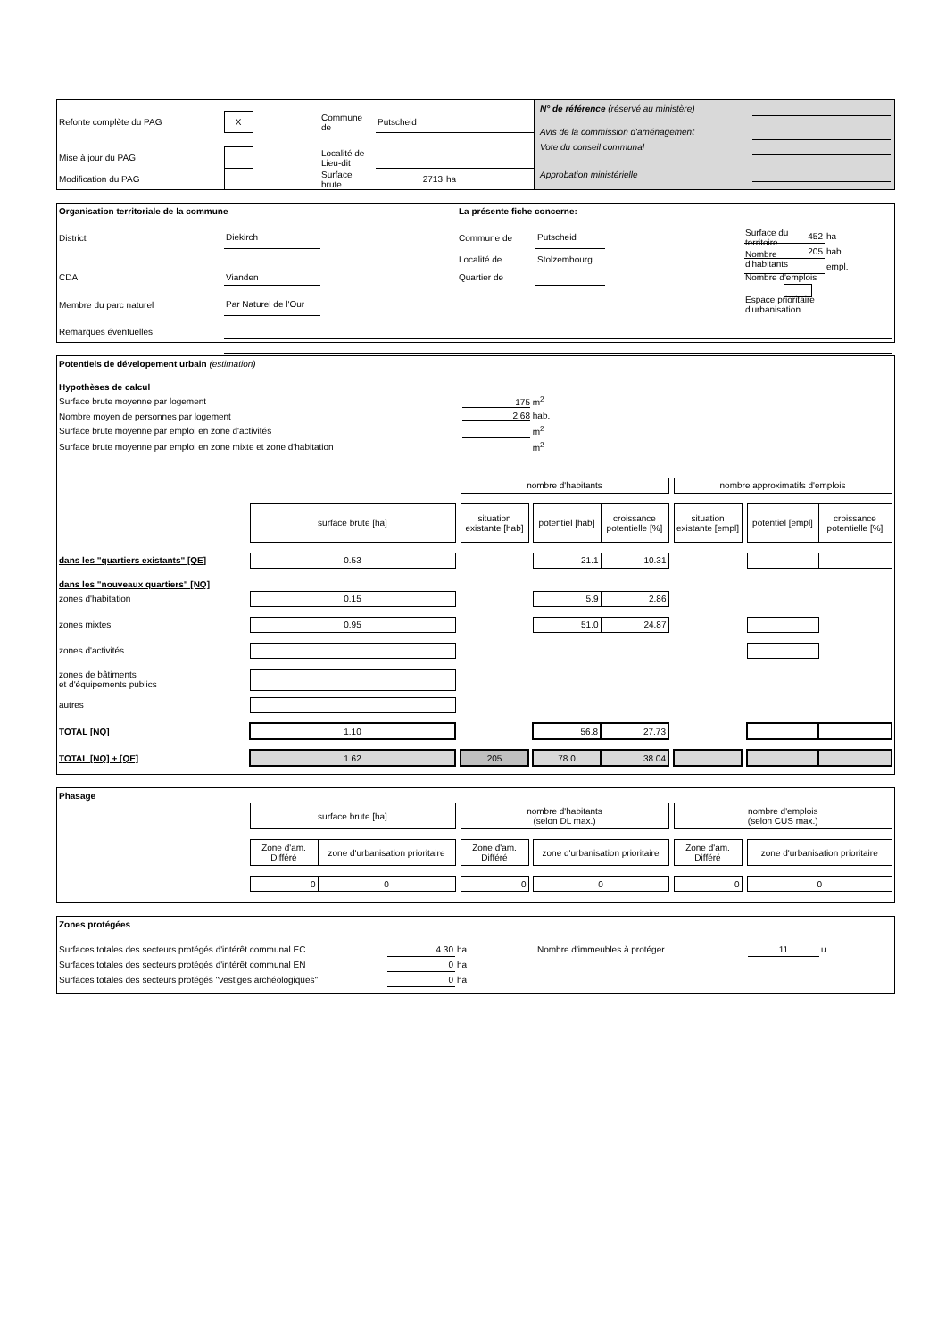| Refonte complète du PAG | X | | Commune de | Putscheid | | |
| Mise à jour du PAG | | | Localité de Lieu-dit | | | |
| Modification du PAG | | | Surface brute | 2713 | ha | |
| N° de référence (réservé au ministère) | |
| Avis de la commission d'aménagement | |
| Vote du conseil communal | |
| Approbation ministérielle | |
| Organisation territoriale de la commune | | | | La présente fiche concerne: | | | | |
| District | Diekirch | | | Commune de | Putscheid | | Surface du territoire | |
| | | | | Localité de | Stolzembourg | | Nombre d'habitants | |
| CDA | Vianden | | | Quartier de | | | Nombre d'emplois | |
| Membre du parc naturel | Par Naturel de l'Our | | | | | | Espace prioritaire d'urbanisation | |
| Remarques éventuelles | | | | | | | | |
| 452 | ha |
| 205 | hab. |
| | empl. |
| Potentiels de dévelopement urbain (estimation) | | | | | | | | | | | | |
| Hypothèses de calcul | | | | | | | | | | | | |
| Surface brute moyenne par logement | | | 175 m<sup>2</sup> | | | | | | | | | |
| Nombre moyen de personnes par logement | | | 2.68 hab. | | | | | | | | | |
| Surface brute moyenne par emploi en zone d'activités | | | m<sup>2</sup> | | | | | | | | | |
| Surface brute moyenne par emploi en zone mixte et zone d'habitation | | | m<sup>2</sup> | | | | | | | | | |
| | | | nombre d'habitants | | | | | nombre approximatifs d'emplois | | | | |
| | surface brute [ha] | | situation existante [hab] | | potentiel [hab] | croissance potentielle [%] | | situation existante [empl] | | potentiel [empl] | croissance potentielle [%] | |
| dans les "quartiers existants" [QE] | 0.53 | | | | 21.1 | 10.31 | | | | | | |
| dans les "nouveaux quartiers" [NQ] | | | | | | | | | | | | |
| zones d'habitation | 0.15 | | | | 5.9 | 2.86 | | | | | | |
| zones mixtes | 0.95 | | | | 51.0 | 24.87 | | | | | | |
| zones d'activités | | | | | | | | | | | | |
| zones de bâtiments et d'équipements publics | | | | | | | | | | | | |
| autres | | | | | | | | | | | | |
| TOTAL [NQ] | 1.10 | | | | 56.8 | 27.73 | | | | | | |
| TOTAL [NQ] + [QE] | 1.62 | | 205 | | 78.0 | 38.04 | | | | | | |
| Phasage | | | | | | | | | | |
| | surface brute [ha] | | | nombre d'habitants (selon DL max.) | | | | nombre d'emplois (selon CUS max.) | | |
| | Zone d'am. Différé | zone d'urbanisation prioritaire | | Zone d'am. Différé | | zone d'urbanisation prioritaire | | Zone d'am. Différé | | zone d'urbanisation prioritaire |
| | 0 | 0 | | 0 | | 0 | | 0 | | 0 |
| Zones protégées | | | | | |
| Surfaces totales des secteurs protégés d'intérêt communal EC | 4.30 | ha | Nombre d'immeubles à protéger | 11 | u. |
| Surfaces totales des secteurs protégés d'intérêt communal EN | 0 | ha | | | |
| Surfaces totales des secteurs protégés "vestiges archéologiques" | 0 | ha | | | |